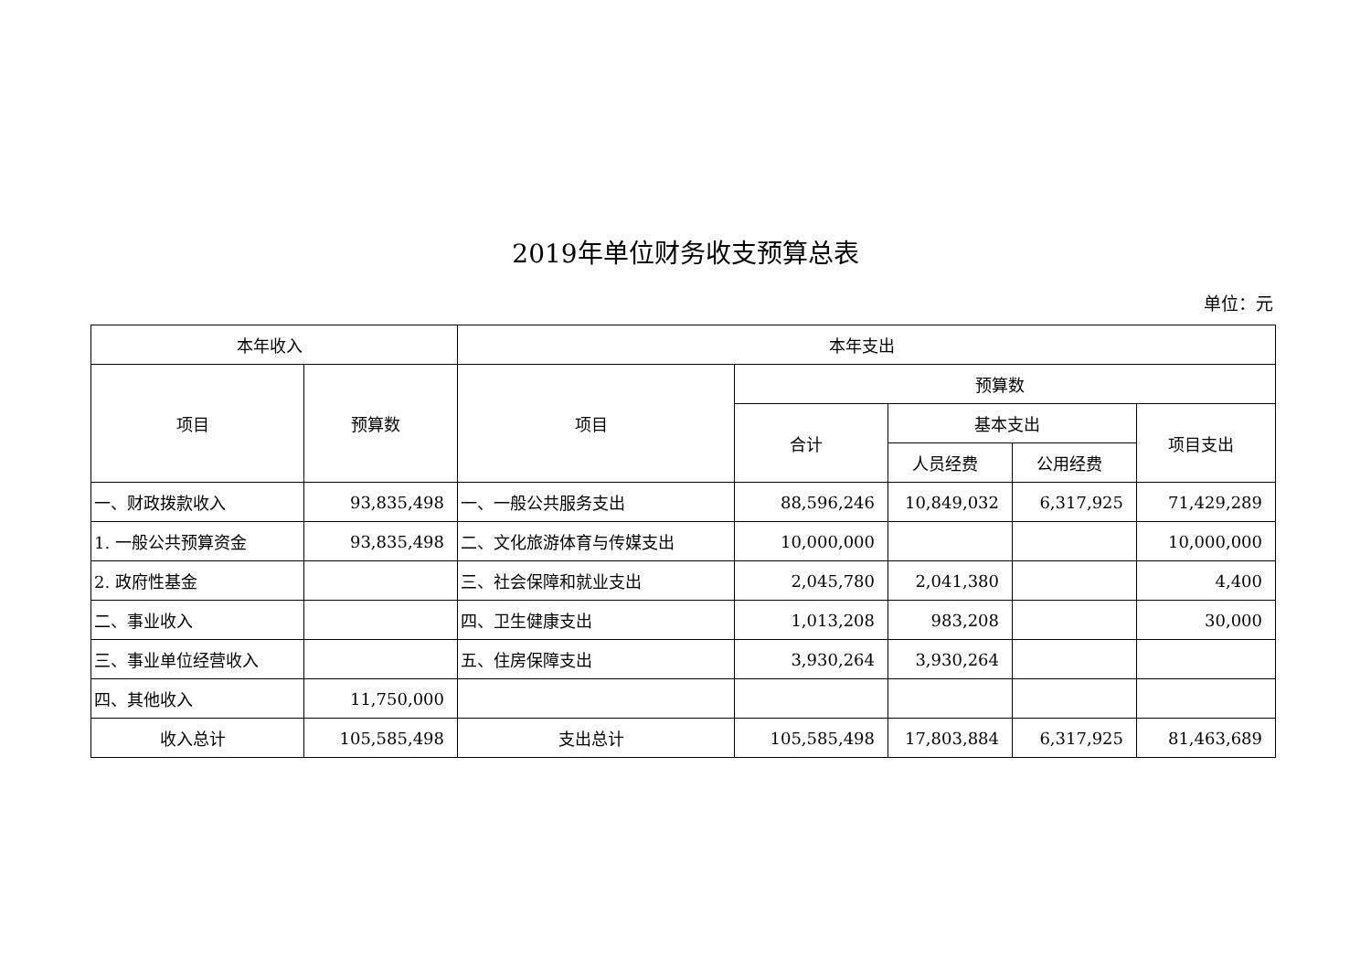2019年单位财务收支预算总表
单位：元
| 本年收入 | | 本年支出 | | | | |
| --- | --- | --- | --- | --- | --- | --- |
| 项目 | 预算数 | 项目 | 预算数 | | | |
| | | | 合计 | 基本支出 | | 项目支出 |
| | | | | 人员经费 | 公用经费 | |
| 一、财政拨款收入 | 93,835,498 | 一、一般公共服务支出 | 88,596,246 | 10,849,032 | 6,317,925 | 71,429,289 |
| 1. 一般公共预算资金 | 93,835,498 | 二、文化旅游体育与传媒支出 | 10,000,000 | | | 10,000,000 |
| 2. 政府性基金 | | 三、社会保障和就业支出 | 2,045,780 | 2,041,380 | | 4,400 |
| 二、事业收入 | | 四、卫生健康支出 | 1,013,208 | 983,208 | | 30,000 |
| 三、事业单位经营收入 | | 五、住房保障支出 | 3,930,264 | 3,930,264 | | |
| 四、其他收入 | 11,750,000 | | | | | |
| 收入总计 | 105,585,498 | 支出总计 | 105,585,498 | 17,803,884 | 6,317,925 | 81,463,689 |